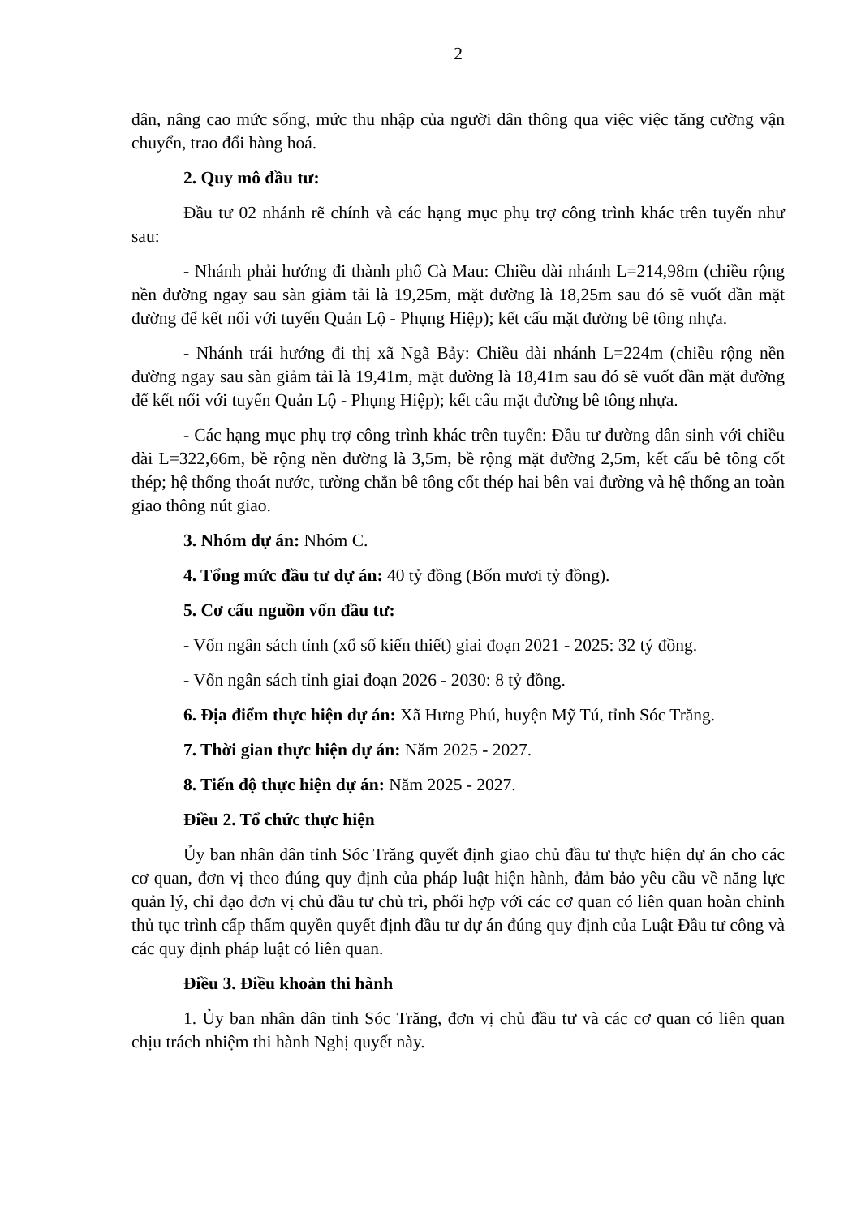2
dân, nâng cao mức sống, mức thu nhập của người dân thông qua việc việc tăng cường vận chuyển, trao đổi hàng hoá.
2. Quy mô đầu tư:
Đầu tư 02 nhánh rẽ chính và các hạng mục phụ trợ công trình khác trên tuyến như sau:
- Nhánh phải hướng đi thành phố Cà Mau: Chiều dài nhánh L=214,98m (chiều rộng nền đường ngay sau sàn giảm tải là 19,25m, mặt đường là 18,25m sau đó sẽ vuốt dần mặt đường để kết nối với tuyến Quản Lộ - Phụng Hiệp); kết cấu mặt đường bê tông nhựa.
- Nhánh trái hướng đi thị xã Ngã Bảy: Chiều dài nhánh L=224m (chiều rộng nền đường ngay sau sàn giảm tải là 19,41m, mặt đường là 18,41m sau đó sẽ vuốt dần mặt đường để kết nối với tuyến Quản Lộ - Phụng Hiệp); kết cấu mặt đường bê tông nhựa.
- Các hạng mục phụ trợ công trình khác trên tuyến: Đầu tư đường dân sinh với chiều dài L=322,66m, bề rộng nền đường là 3,5m, bề rộng mặt đường 2,5m, kết cấu bê tông cốt thép; hệ thống thoát nước, tường chắn bê tông cốt thép hai bên vai đường và hệ thống an toàn giao thông nút giao.
3. Nhóm dự án: Nhóm C.
4. Tổng mức đầu tư dự án: 40 tỷ đồng (Bốn mươi tỷ đồng).
5. Cơ cấu nguồn vốn đầu tư:
- Vốn ngân sách tỉnh (xổ số kiến thiết) giai đoạn 2021 - 2025: 32 tỷ đồng.
- Vốn ngân sách tỉnh giai đoạn 2026 - 2030: 8 tỷ đồng.
6. Địa điểm thực hiện dự án: Xã Hưng Phú, huyện Mỹ Tú, tỉnh Sóc Trăng.
7. Thời gian thực hiện dự án: Năm 2025 - 2027.
8. Tiến độ thực hiện dự án: Năm 2025 - 2027.
Điều 2. Tổ chức thực hiện
Ủy ban nhân dân tỉnh Sóc Trăng quyết định giao chủ đầu tư thực hiện dự án cho các cơ quan, đơn vị theo đúng quy định của pháp luật hiện hành, đảm bảo yêu cầu về năng lực quản lý, chỉ đạo đơn vị chủ đầu tư chủ trì, phối hợp với các cơ quan có liên quan hoàn chỉnh thủ tục trình cấp thẩm quyền quyết định đầu tư dự án đúng quy định của Luật Đầu tư công và các quy định pháp luật có liên quan.
Điều 3. Điều khoản thi hành
1. Ủy ban nhân dân tỉnh Sóc Trăng, đơn vị chủ đầu tư và các cơ quan có liên quan chịu trách nhiệm thi hành Nghị quyết này.